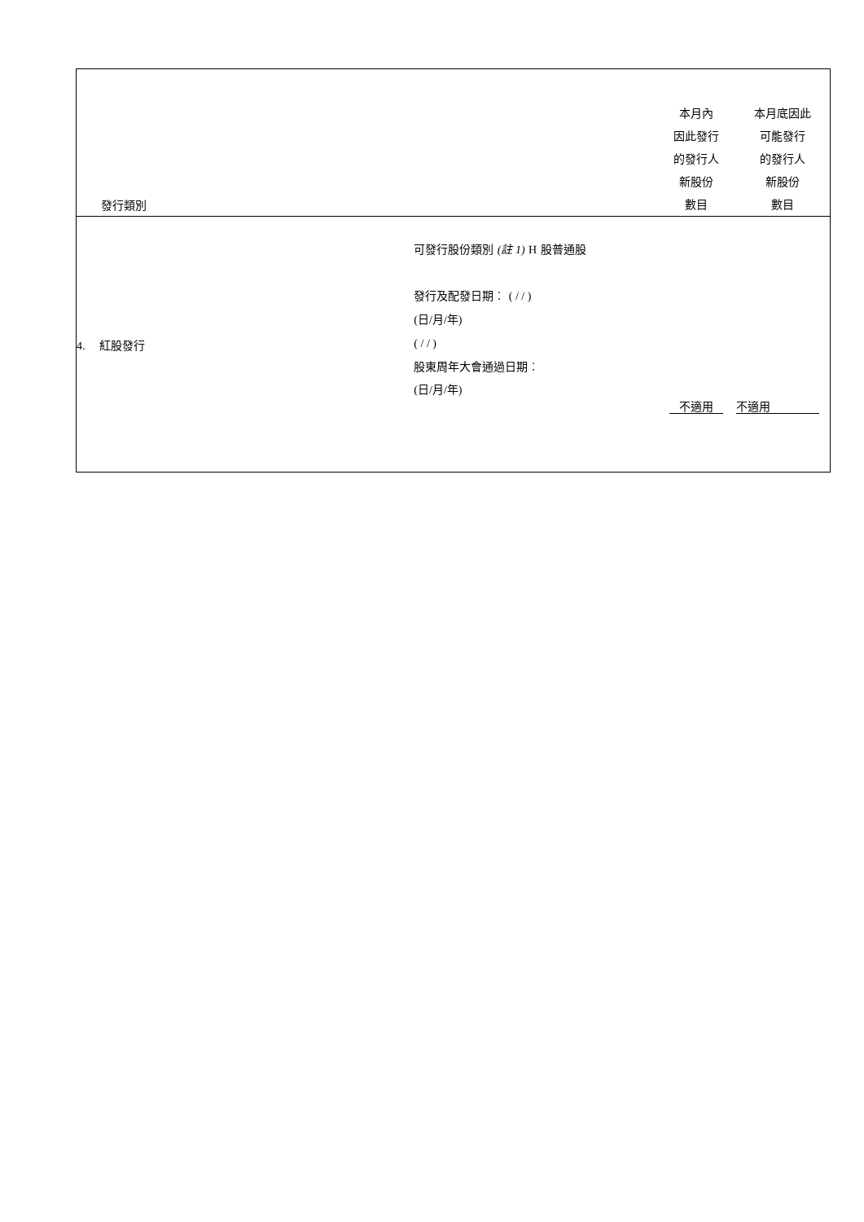| 發行類別 | | 本月內 因此發行 的發行人 新股份 數目 | 本月底因此 可能發行 的發行人 新股份 數目 |
| 4. 紅股發行 | 可發行股份類別 (註 1) H 股普通股 發行及配發日期︰ ( / / ) ( 日 / 月 / 年 ) ( / / ) 股東周年大會通過日期︰ ( 日 / 月 / 年 ) | 不適用 | 不適用 |